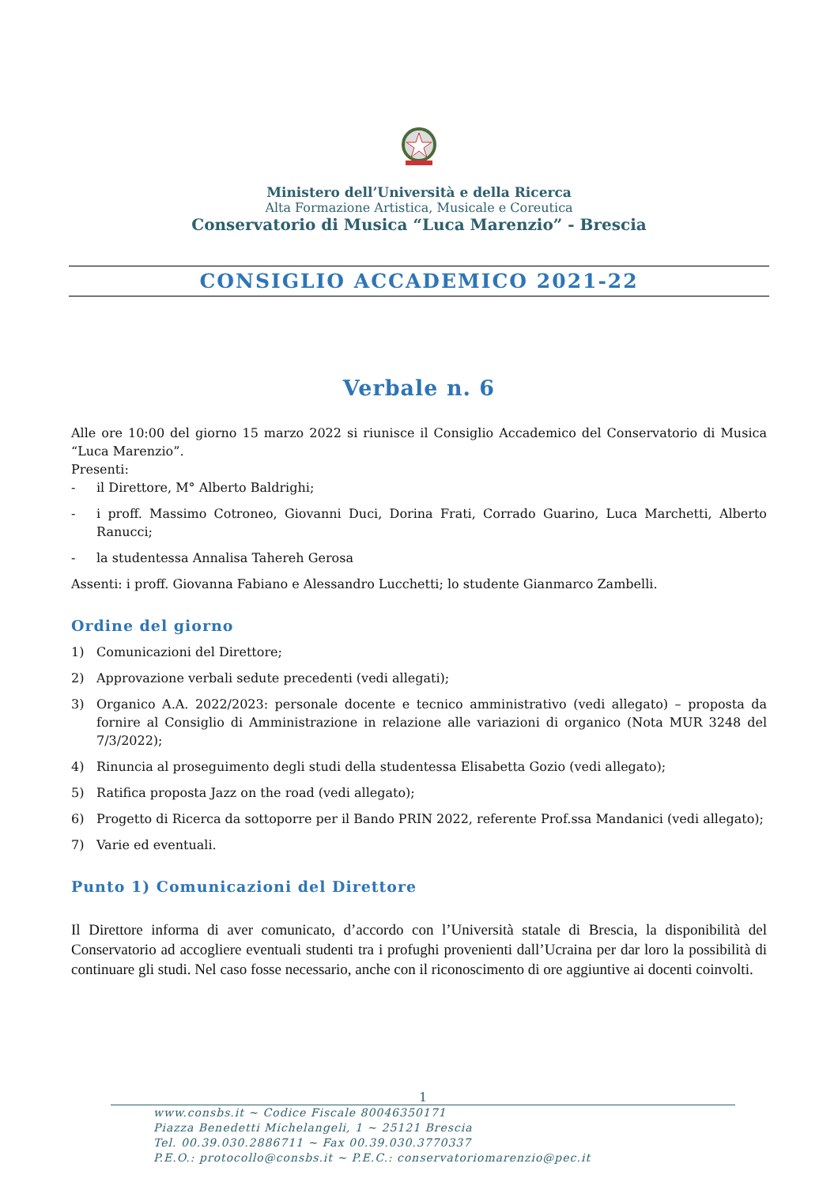Ministero dell’Università e della Ricerca
Alta Formazione Artistica, Musicale e Coreutica
Conservatorio di Musica “Luca Marenzio” - Brescia
CONSIGLIO ACCADEMICO 2021-22
Verbale n. 6
Alle ore 10:00 del giorno 15 marzo 2022 si riunisce il Consiglio Accademico del Conservatorio di Musica “Luca Marenzio”.
Presenti:
- il Direttore, M° Alberto Baldrighi;
- i proff. Massimo Cotroneo, Giovanni Duci, Dorina Frati, Corrado Guarino, Luca Marchetti, Alberto Ranucci;
- la studentessa Annalisa Tahereh Gerosa
Assenti: i proff. Giovanna Fabiano e Alessandro Lucchetti; lo studente Gianmarco Zambelli.
Ordine del giorno
1) Comunicazioni del Direttore;
2) Approvazione verbali sedute precedenti (vedi allegati);
3) Organico A.A. 2022/2023: personale docente e tecnico amministrativo (vedi allegato) – proposta da fornire al Consiglio di Amministrazione in relazione alle variazioni di organico (Nota MUR 3248 del 7/3/2022);
4) Rinuncia al proseguimento degli studi della studentessa Elisabetta Gozio (vedi allegato);
5) Ratifica proposta Jazz on the road (vedi allegato);
6) Progetto di Ricerca da sottoporre per il Bando PRIN 2022, referente Prof.ssa Mandanici (vedi allegato);
7) Varie ed eventuali.
Punto 1) Comunicazioni del Direttore
Il Direttore informa di aver comunicato, d’accordo con l’Università statale di Brescia, la disponibilità del Conservatorio ad accogliere eventuali studenti tra i profughi provenienti dall’Ucraina per dar loro la possibilità di continuare gli studi. Nel caso fosse necessario, anche con il riconoscimento di ore aggiuntive ai docenti coinvolti.
1
www.consbs.it ~ Codice Fiscale 80046350171
Piazza Benedetti Michelangeli, 1 ~ 25121 Brescia
Tel. 00.39.030.2886711 ~ Fax 00.39.030.3770337
P.E.O.: protocollo@consbs.it ~ P.E.C.: conservatoriomarenzio@pec.it